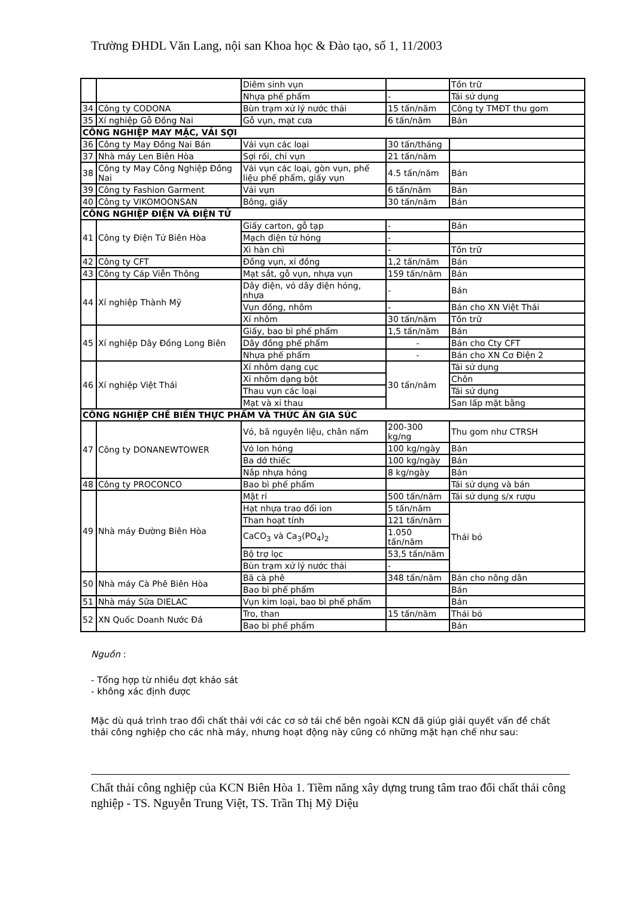Trường ĐHDL Văn Lang, nội san Khoa học & Đào tạo, số 1, 11/2003
| | | Diêm sinh vụn | | Tồn trữ |
| | | Nhựa phế phẩm | - | Tái sử dụng |
| 34 | Công ty CODONA | Bùn trạm xử lý nước thải | 15 tấn/năm | Công ty TMĐT thu gom |
| 35 | Xí nghiệp Gỗ Đồng Nai | Gỗ vụn, mạt cưa | 6 tấn/năm | Bán |
| CÔNG NGHIỆP MAY MẶC, VẢI SỢI | | | | |
| 36 | Công ty May Đồng Nai Bán | Vải vụn các loại | 30 tấn/tháng | |
| 37 | Nhà máy Len Biên Hòa | Sợi rối, chỉ vụn | 21 tấn/năm | |
| 38 | Công ty May Công Nghiệp Đồng Nai | Vải vụn các loại, gòn vụn, phế liệu phế phẩm, giấy vụn | 4.5 tấn/năm | Bán |
| 39 | Công ty Fashion Garment | Vải vụn | 6 tấn/năm | Bán |
| 40 | Công ty VIKOMOONSAN | Bông, giấy | 30 tấn/năm | Bán |
| CÔNG NGHIỆP ĐIỆN VÀ ĐIỆN TỬ | | | | |
| 41 | Công ty Điện Tử Biên Hòa | Giấy carton, gỗ tạp | - | Bán |
| | | Mạch điện tử hỏng | - | |
| | | Xì hàn chì | - | Tồn trữ |
| 42 | Công ty CFT | Đồng vụn, xỉ đồng | 1,2 tấn/năm | Bán |
| 43 | Công ty Cáp Viễn Thông | Mạt sắt, gỗ vụn, nhựa vụn | 159 tấn/năm | Bán |
| 44 | Xí nghiệp Thành Mỹ | Dây điện, vỏ dây điện hỏng, nhựa | - | Bán |
| | | Vụn đồng, nhôm | - | Bán cho XN Việt Thái |
| | | Xỉ nhôm | 30 tấn/năm | Tồn trữ |
| 45 | Xí nghiệp Dây Đồng Long Biên | Giấy, bao bì phế phẩm | 1,5 tấn/năm | Bán |
| | | Dây đồng phế phẩm | - | Bán cho Cty CFT |
| | | Nhựa phế phẩm | - | Bán cho XN Cơ Điện 2 |
| 46 | Xí nghiệp Việt Thái | Xỉ nhôm dạng cục | 30 tấn/năm | Tái sử dụng |
| | | Xỉ nhôm dạng bột | | Chôn |
| | | Thau vụn các loại | | Tái sử dụng |
| | | Mạt và xỉ thau | | San lấp mặt bằng |
| CÔNG NGHIỆP CHẾ BIẾN THỰC PHẨM VÀ THỨC ĂN GIA SÚC | | | | |
| 47 | Công ty DONANEWTOWER | Vỏ, bã nguyên liệu, chân nấm | 200-300 kg/ng | Thu gom như CTRSH |
| | | Vỏ lon hỏng | 100 kg/ngày | Bán |
| | | Ba dớ thiếc | 100 kg/ngày | Bán |
| | | Nắp nhựa hỏng | 8 kg/ngày | Bán |
| 48 | Công ty PROCONCO | Bao bì phế phẩm | | Tái sử dụng và bán |
| 49 | Nhà máy Đường Biên Hòa | Mật rỉ | 500 tấn/năm | Tái sử dụng s/x rượu |
| | | Hạt nhựa trao đổi ion | 5 tấn/năm | Thải bỏ |
| | | Than hoạt tính | 121 tấn/năm | |
| | | CaCO<sub>3</sub> và Ca<sub>3</sub>(PO<sub>4</sub>)<sub>2</sub> | 1.050 tấn/năm | |
| | | Bộ trợ lọc | 53,5 tấn/năm | |
| | | Bùn trạm xử lý nước thải | - | |
| 50 | Nhà máy Cà Phê Biên Hòa | Bã cà phê | 348 tấn/năm | Bán cho nông dân |
| | | Bao bì phế phẩm | | Bán |
| 51 | Nhà máy Sữa DIELAC | Vụn kim loại, bao bì phế phẩm | | Bán |
| 52 | XN Quốc Doanh Nước Đá | Tro, than | 15 tấn/năm | Thải bỏ |
| | | Bao bì phế phẩm | | Bán |
Nguồn :
- Tổng hợp từ nhiều đợt khảo sát
- không xác định được
Mặc dù quá trình trao đổi chất thải với các cơ sở tái chế bên ngoài KCN đã giúp giải quyết vấn đề chất thải công nghiệp cho các nhà máy, nhưng hoạt động này cũng có những mặt hạn chế như sau:
Chất thải công nghiệp của KCN Biên Hòa 1. Tiềm năng xây dựng trung tâm trao đổi chất thải công nghiệp - TS. Nguyễn Trung Việt, TS. Trần Thị Mỹ Diệu